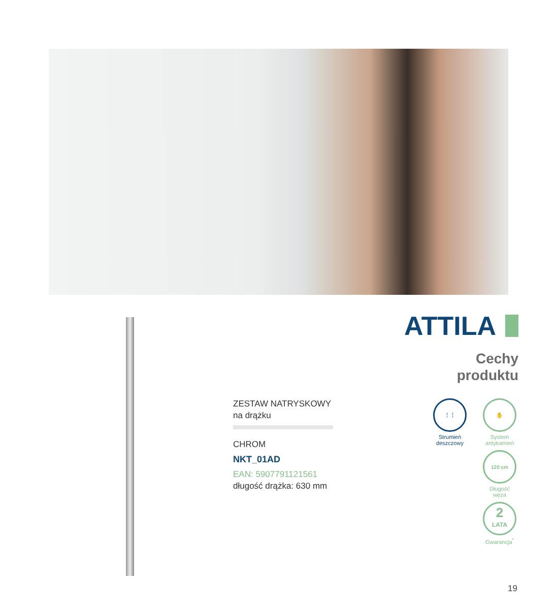ATTILA
Cechy
produktu
ZESTAW NATRYSKOWY
na drążku
CHROM
NKT_01AD
EAN: 5907791121561
długość drążka: 630 mm
⋮⋮
Strumień
deszczowy
✋
System
antykamień
120 cm
Długość
węża
2
LATA
Gwarancja<sup>*</sup>
19